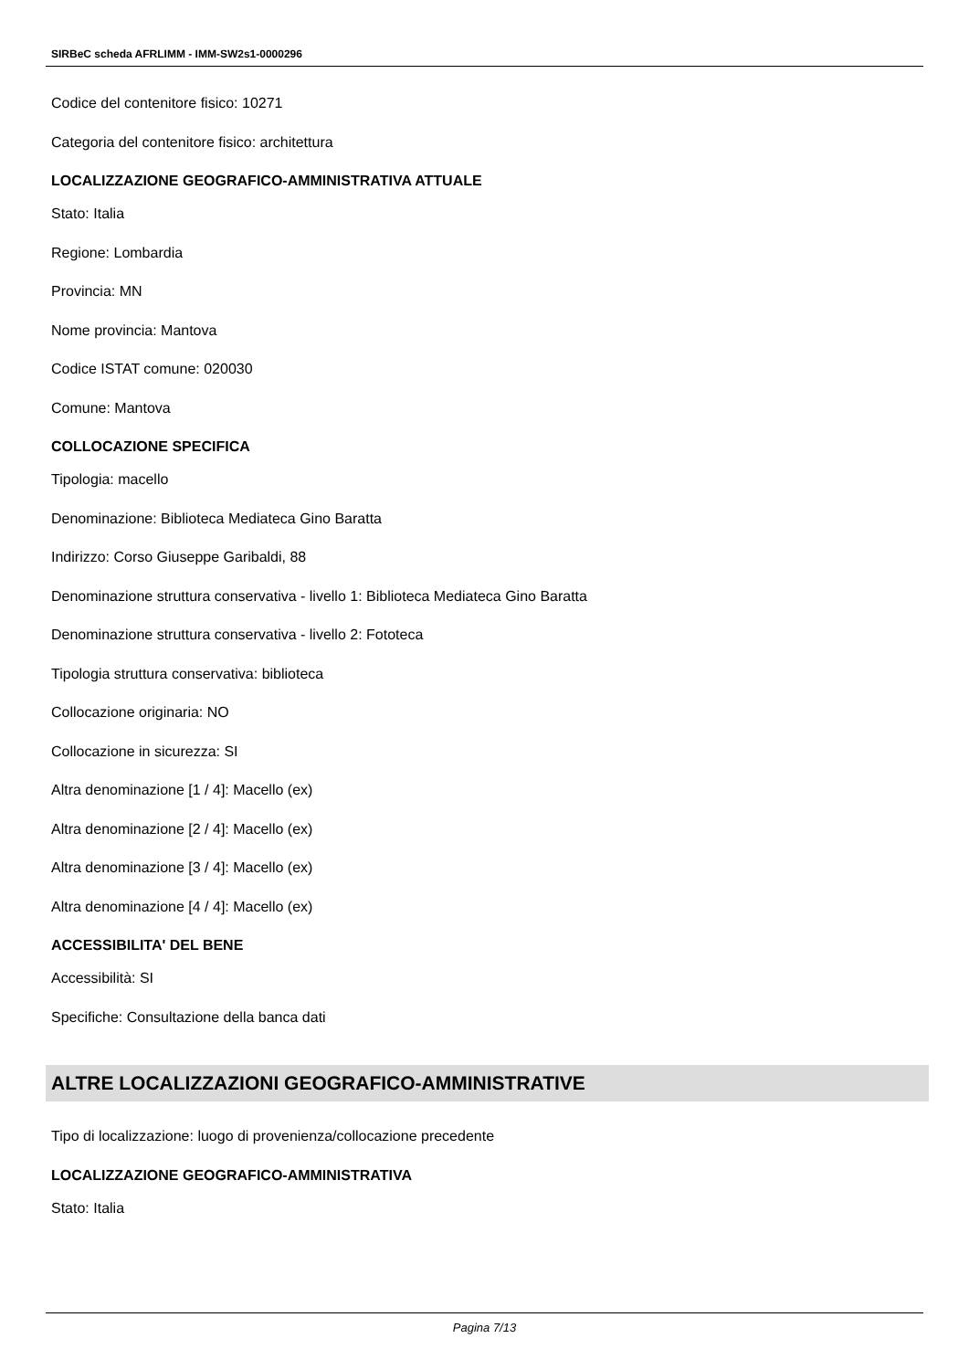SIRBeC scheda AFRLIMM - IMM-SW2s1-0000296
Codice del contenitore fisico: 10271
Categoria del contenitore fisico: architettura
LOCALIZZAZIONE GEOGRAFICO-AMMINISTRATIVA ATTUALE
Stato: Italia
Regione: Lombardia
Provincia: MN
Nome provincia: Mantova
Codice ISTAT comune: 020030
Comune: Mantova
COLLOCAZIONE SPECIFICA
Tipologia: macello
Denominazione: Biblioteca Mediateca Gino Baratta
Indirizzo: Corso Giuseppe Garibaldi, 88
Denominazione struttura conservativa - livello 1: Biblioteca Mediateca Gino Baratta
Denominazione struttura conservativa - livello 2: Fototeca
Tipologia struttura conservativa: biblioteca
Collocazione originaria: NO
Collocazione in sicurezza: SI
Altra denominazione [1 / 4]: Macello (ex)
Altra denominazione [2 / 4]: Macello (ex)
Altra denominazione [3 / 4]: Macello (ex)
Altra denominazione [4 / 4]: Macello (ex)
ACCESSIBILITA' DEL BENE
Accessibilità: SI
Specifiche: Consultazione della banca dati
ALTRE LOCALIZZAZIONI GEOGRAFICO-AMMINISTRATIVE
Tipo di localizzazione: luogo di provenienza/collocazione precedente
LOCALIZZAZIONE GEOGRAFICO-AMMINISTRATIVA
Stato: Italia
Pagina 7/13